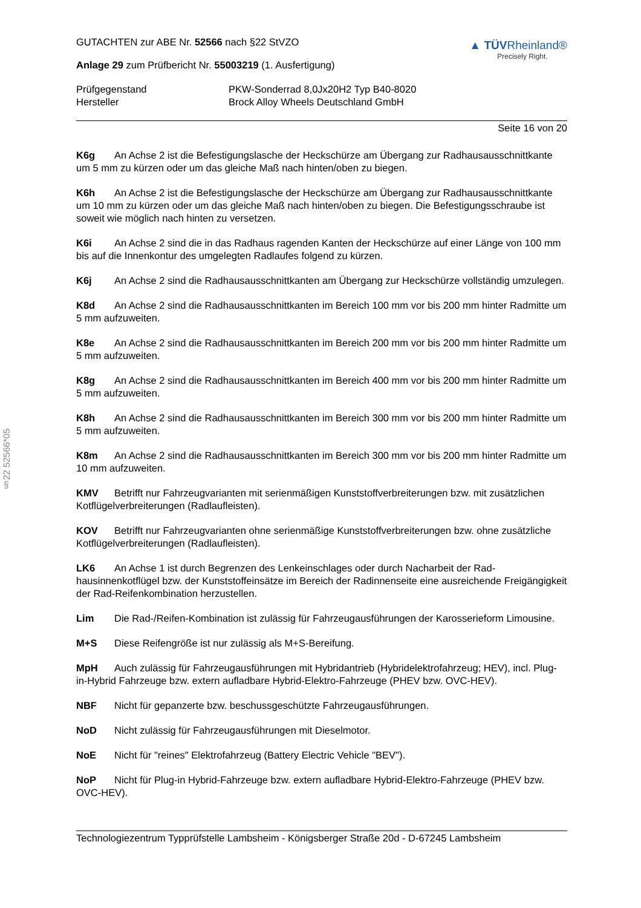§22 52566*05
GUTACHTEN zur ABE Nr. 52566 nach §22 StVZO
Anlage 29 zum Prüfbericht Nr. 55003219 (1. Ausfertigung)
▲ TÜVRheinland®
Precisely Right.
Prüfgegenstand
Hersteller
PKW-Sonderrad 8,0Jx20H2 Typ B40-8020
Brock Alloy Wheels Deutschland GmbH
Seite 16 von 20
K6g An Achse 2 ist die Befestigungslasche der Heckschürze am Übergang zur Radhausaus­schnittkante um 5 mm zu kürzen oder um das gleiche Maß nach hinten/oben zu biegen.
K6h An Achse 2 ist die Befestigungslasche der Heckschürze am Übergang zur Radhausaus­schnittkante um 10 mm zu kürzen oder um das gleiche Maß nach hinten/oben zu biegen. Die Befesti­gungsschraube ist soweit wie möglich nach hinten zu versetzen.
K6i An Achse 2 sind die in das Radhaus ragenden Kanten der Heckschürze auf einer Länge von 100 mm bis auf die Innenkontur des umgelegten Radlaufes folgend zu kürzen.
K6j An Achse 2 sind die Radhausausschnittkanten am Übergang zur Heckschürze vollständig umzulegen.
K8d An Achse 2 sind die Radhausausschnittkanten im Bereich 100 mm vor bis 200 mm hinter Radmitte um 5 mm aufzuweiten.
K8e An Achse 2 sind die Radhausausschnittkanten im Bereich 200 mm vor bis 200 mm hinter Radmitte um 5 mm aufzuweiten.
K8g An Achse 2 sind die Radhausausschnittkanten im Bereich 400 mm vor bis 200 mm hinter Radmitte um 5 mm aufzuweiten.
K8h An Achse 2 sind die Radhausausschnittkanten im Bereich 300 mm vor bis 200 mm hinter Radmitte um 5 mm aufzuweiten.
K8m An Achse 2 sind die Radhausausschnittkanten im Bereich 300 mm vor bis 200 mm hinter Radmitte um 10 mm aufzuweiten.
KMV Betrifft nur Fahrzeugvarianten mit serienmäßigen Kunststoffverbreiterungen bzw. mit zusätzli­chen Kotflügelverbreiterungen (Radlaufleisten).
KOV Betrifft nur Fahrzeugvarianten ohne serienmäßige Kunststoffverbreiterungen bzw. ohne zu­sätzliche Kotflügelverbreiterungen (Radlaufleisten).
LK6 An Achse 1 ist durch Begrenzen des Lenkeinschlages oder durch Nacharbeit der Rad­hausinnenkotflügel bzw. der Kunststoffeinsätze im Bereich der Radinnenseite eine ausreichende Frei­gängigkeit der Rad-Reifenkombination herzustellen.
Lim Die Rad-/Reifen-Kombination ist zulässig für Fahrzeugausführungen der Karosserieform Li­mousine.
M+S Diese Reifengröße ist nur zulässig als M+S-Bereifung.
MpH Auch zulässig für Fahrzeugausführungen mit Hybridantrieb (Hybridelektrofahrzeug; HEV), incl. Plug-in-Hybrid Fahrzeuge bzw. extern aufladbare Hybrid-Elektro-Fahrzeuge (PHEV bzw. OVC-HEV).
NBF Nicht für gepanzerte bzw. beschussgeschützte Fahrzeugausführungen.
NoD Nicht zulässig für Fahrzeugausführungen mit Dieselmotor.
NoE Nicht für "reines" Elektrofahrzeug (Battery Electric Vehicle "BEV").
NoP Nicht für Plug-in Hybrid-Fahrzeuge bzw. extern aufladbare Hybrid-Elektro-Fahrzeuge (PHEV bzw. OVC-HEV).
Technologiezentrum Typprüfstelle Lambsheim - Königsberger Straße 20d - D-67245 Lambsheim